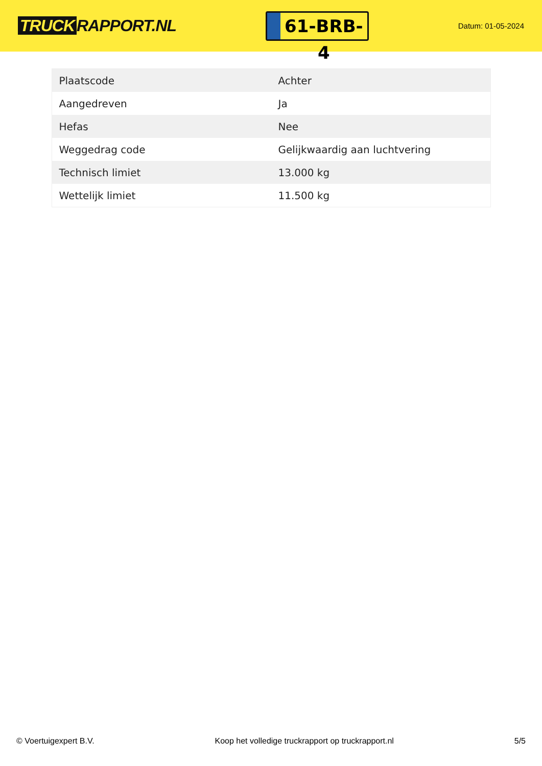TRUCK RAPPORT.NL
61-BRB-4
Datum: 01-05-2024
| Plaatscode | Achter |
| Aangedreven | Ja |
| Hefas | Nee |
| Weggedrag code | Gelijkwaardig aan luchtvering |
| Technisch limiet | 13.000 kg |
| Wettelijk limiet | 11.500 kg |
© Voertuigexpert B.V. Koop het volledige truckrapport op truckrapport.nl 5/5